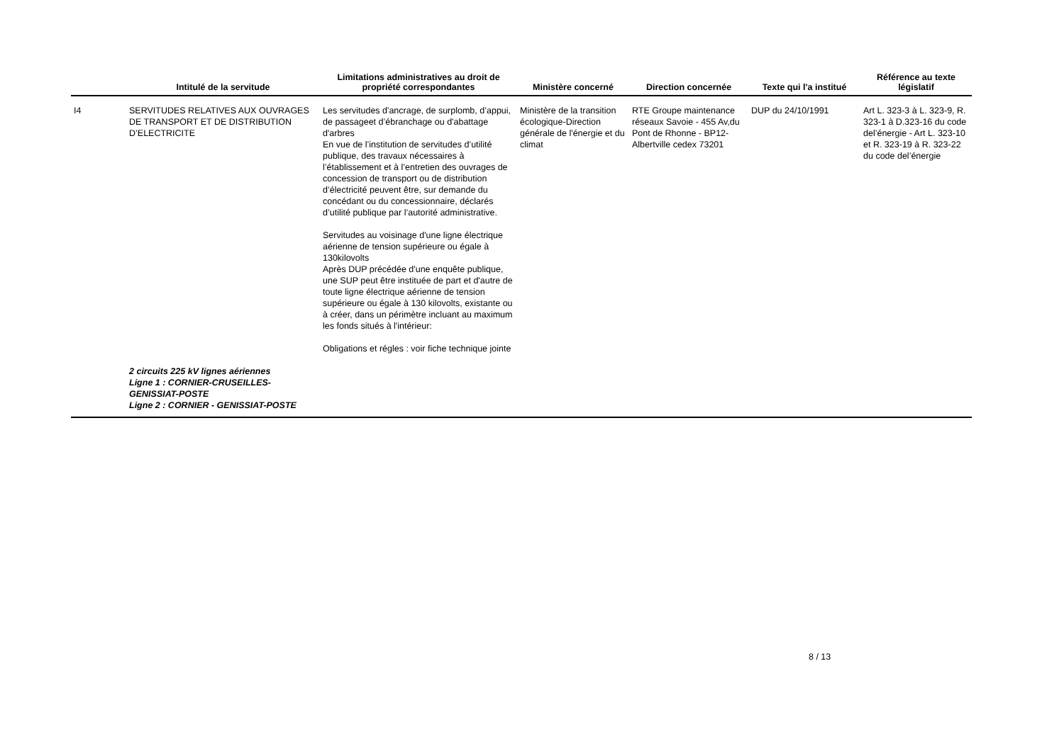| | Intitulé de la servitude | Limitations administratives au droit de propriété correspondantes | Ministère concerné | Direction concernée | Texte qui l'a institué | Référence au texte législatif |
| --- | --- | --- | --- | --- | --- | --- |
| I4 | SERVITUDES RELATIVES AUX OUVRAGES DE TRANSPORT ET DE DISTRIBUTION D’ELECTRICITE | Les servitudes d'ancrage, de surplomb, d’appui, de passageet d’ébranchage ou d'abattage d'arbres En vue de l’institution de servitudes d’utilité publique, des travaux nécessaires à l’établissement et à l’entretien des ouvrages de concession de transport ou de distribution d’électricité peuvent être, sur demande du concédant ou du concessionnaire, déclarés d’utilité publique par l’autorité administrative. Servitudes au voisinage d'une ligne électrique aérienne de tension supérieure ou égale à 130kilovolts Après DUP précédée d'une enquête publique, une SUP peut être instituée de part et d'autre de toute ligne électrique aérienne de tension supérieure ou égale à 130 kilovolts, existante ou à créer, dans un périmètre incluant au maximum les fonds situés à l'intérieur: Obligations et régles : voir fiche technique jointe | Ministère de la transition écologique-Direction générale de l'énergie et du climat | RTE Groupe maintenance réseaux Savoie - 455 Av,du Pont de Rhonne - BP12- Albertville cedex 73201 | DUP du 24/10/1991 | Art L. 323-3 à L. 323-9, R. 323-1 à D.323-16 du code del’énergie - Art L. 323-10 et R. 323-19 à R. 323-22 du code del’énergie |
| | 2 circuits 225 kV lignes aériennes Ligne 1 : CORNIER-CRUSEILLES-GENISSIAT-POSTE Ligne 2 : CORNIER - GENISSIAT-POSTE | | | | | |
8 / 13